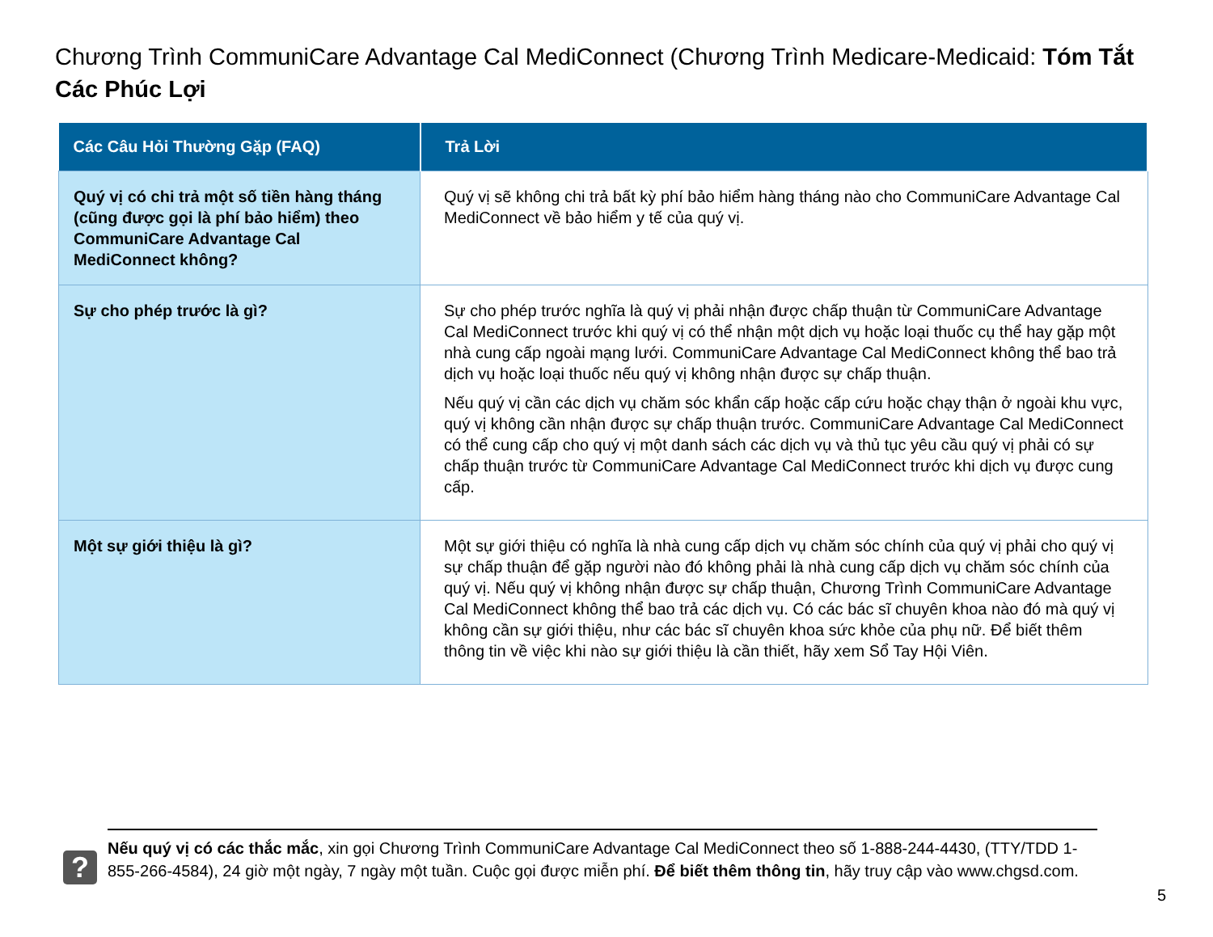Chương Trình CommuniCare Advantage Cal MediConnect (Chương Trình Medicare-Medicaid: Tóm Tắt Các Phúc Lợi
| Các Câu Hỏi Thường Gặp (FAQ) | Trả Lời |
| --- | --- |
| Quý vị có chi trả một số tiền hàng tháng (cũng được gọi là phí bảo hiểm) theo CommuniCare Advantage Cal MediConnect không? | Quý vị sẽ không chi trả bất kỳ phí bảo hiểm hàng tháng nào cho CommuniCare Advantage Cal MediConnect về bảo hiểm y tế của quý vị. |
| Sự cho phép trước là gì? | Sự cho phép trước nghĩa là quý vị phải nhận được chấp thuận từ CommuniCare Advantage Cal MediConnect trước khi quý vị có thể nhận một dịch vụ hoặc loại thuốc cụ thể hay gặp một nhà cung cấp ngoài mạng lưới. CommuniCare Advantage Cal MediConnect không thể bao trả dịch vụ hoặc loại thuốc nếu quý vị không nhận được sự chấp thuận. Nếu quý vị cần các dịch vụ chăm sóc khẩn cấp hoặc cấp cứu hoặc chạy thận ở ngoài khu vực, quý vị không cần nhận được sự chấp thuận trước. CommuniCare Advantage Cal MediConnect có thể cung cấp cho quý vị một danh sách các dịch vụ và thủ tục yêu cầu quý vị phải có sự chấp thuận trước từ CommuniCare Advantage Cal MediConnect trước khi dịch vụ được cung cấp. |
| Một sự giới thiệu là gì? | Một sự giới thiệu có nghĩa là nhà cung cấp dịch vụ chăm sóc chính của quý vị phải cho quý vị sự chấp thuận để gặp người nào đó không phải là nhà cung cấp dịch vụ chăm sóc chính của quý vị. Nếu quý vị không nhận được sự chấp thuận, Chương Trình CommuniCare Advantage Cal MediConnect không thể bao trả các dịch vụ. Có các bác sĩ chuyên khoa nào đó mà quý vị không cần sự giới thiệu, như các bác sĩ chuyên khoa sức khỏe của phụ nữ. Để biết thêm thông tin về việc khi nào sự giới thiệu là cần thiết, hãy xem Sổ Tay Hội Viên. |
?
Nếu quý vị có các thắc mắc, xin gọi Chương Trình CommuniCare Advantage Cal MediConnect theo số 1-888-244-4430, (TTY/TDD 1-855-266-4584), 24 giờ một ngày, 7 ngày một tuần. Cuộc gọi được miễn phí. Để biết thêm thông tin, hãy truy cập vào www.chgsd.com.
5